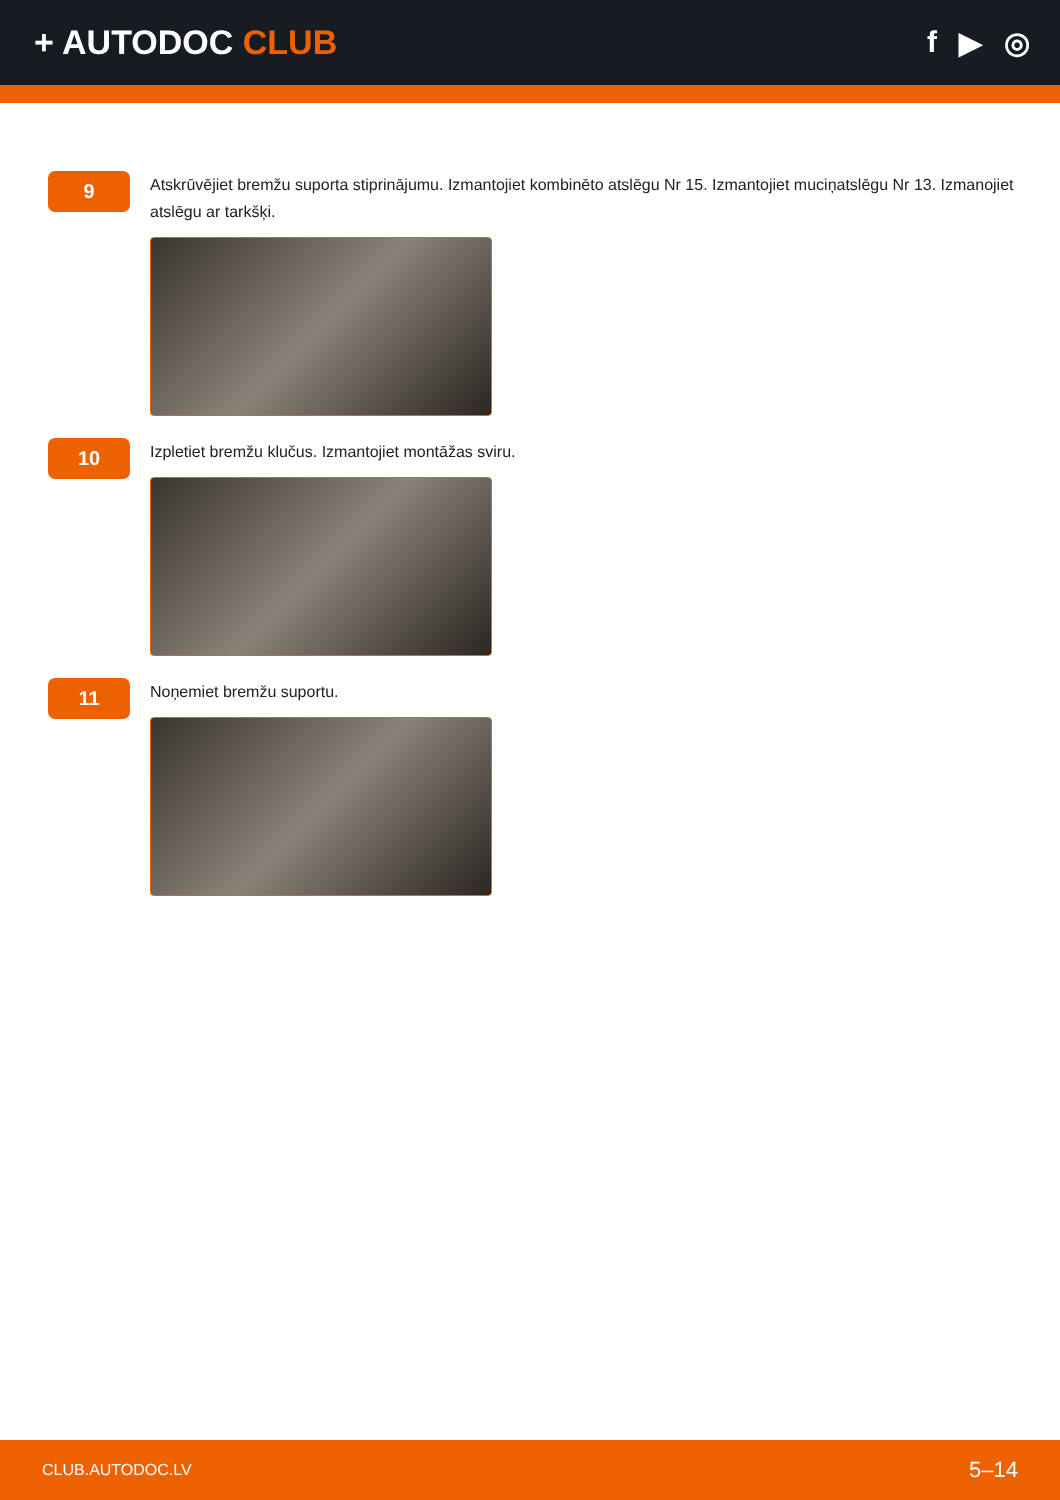+ AUTODOC CLUB f ▶ ◎
9
Atskrūvējiet bremžu suporta stiprinājumu. Izmantojiet kombinēto atslēgu Nr 15. Izmantojiet muciņatslēgu Nr 13. Izmanojiet atslēgu ar tarkšķi.
10
Izpletiet bremžu klučus. Izmantojiet montāžas sviru.
11
Noņemiet bremžu suportu.
CLUB.AUTODOC.LV 5–14